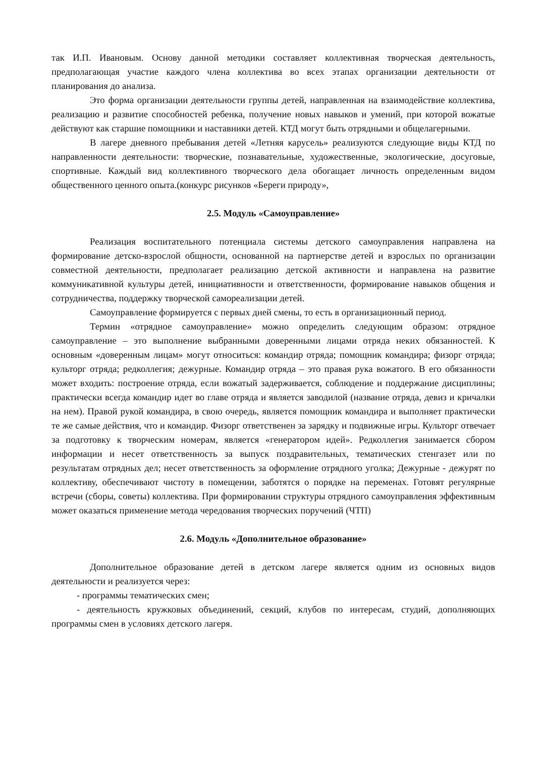так И.П. Ивановым. Основу данной методики составляет коллективная творческая деятельность, предполагающая участие каждого члена коллектива во всех этапах организации деятельности от планирования до анализа.
Это форма организации деятельности группы детей, направленная на взаимодействие коллектива, реализацию и развитие способностей ребенка, получение новых навыков и умений, при которой вожатые действуют как старшие помощники и наставники детей. КТД могут быть отрядными и общелагерными.
В лагере дневного пребывания детей «Летняя карусель» реализуются следующие виды КТД по направленности деятельности: творческие, познавательные, художественные, экологические, досуговые, спортивные. Каждый вид коллективного творческого дела обогащает личность определенным видом общественного ценного опыта.(конкурс рисунков «Береги природу»,
2.5. Модуль «Самоуправление»
Реализация воспитательного потенциала системы детского самоуправления направлена на формирование детско-взрослой общности, основанной на партнерстве детей и взрослых по организации совместной деятельности, предполагает реализацию детской активности и направлена на развитие коммуникативной культуры детей, инициативности и ответственности, формирование навыков общения и сотрудничества, поддержку творческой самореализации детей.
Самоуправление формируется с первых дней смены, то есть в организационный период.
Термин «отрядное самоуправление» можно определить следующим образом: отрядное самоуправление – это выполнение выбранными доверенными лицами отряда неких обязанностей. К основным «доверенным лицам» могут относиться: командир отряда; помощник командира; физорг отряда; культорг отряда; редколлегия; дежурные. Командир отряда – это правая рука вожатого. В его обязанности может входить: построение отряда, если вожатый задерживается, соблюдение и поддержание дисциплины; практически всегда командир идет во главе отряда и является заводилой (название отряда, девиз и кричалки на нем). Правой рукой командира, в свою очередь, является помощник командира и выполняет практически те же самые действия, что и командир. Физорг ответственен за зарядку и подвижные игры. Культорг отвечает за подготовку к творческим номерам, является «генератором идей». Редколлегия занимается сбором информации и несет ответственность за выпуск поздравительных, тематических стенгазет или по результатам отрядных дел; несет ответственность за оформление отрядного уголка; Дежурные - дежурят по коллективу, обеспечивают чистоту в помещении, заботятся о порядке на переменах. Готовят регулярные встречи (сборы, советы) коллектива. При формировании структуры отрядного самоуправления эффективным может оказаться применение метода чередования творческих поручений (ЧТП)
2.6. Модуль «Дополнительное образование»
Дополнительное образование детей в детском лагере является одним из основных видов деятельности и реализуется через:
- программы тематических смен;
- деятельность кружковых объединений, секций, клубов по интересам, студий, дополняющих программы смен в условиях детского лагеря.